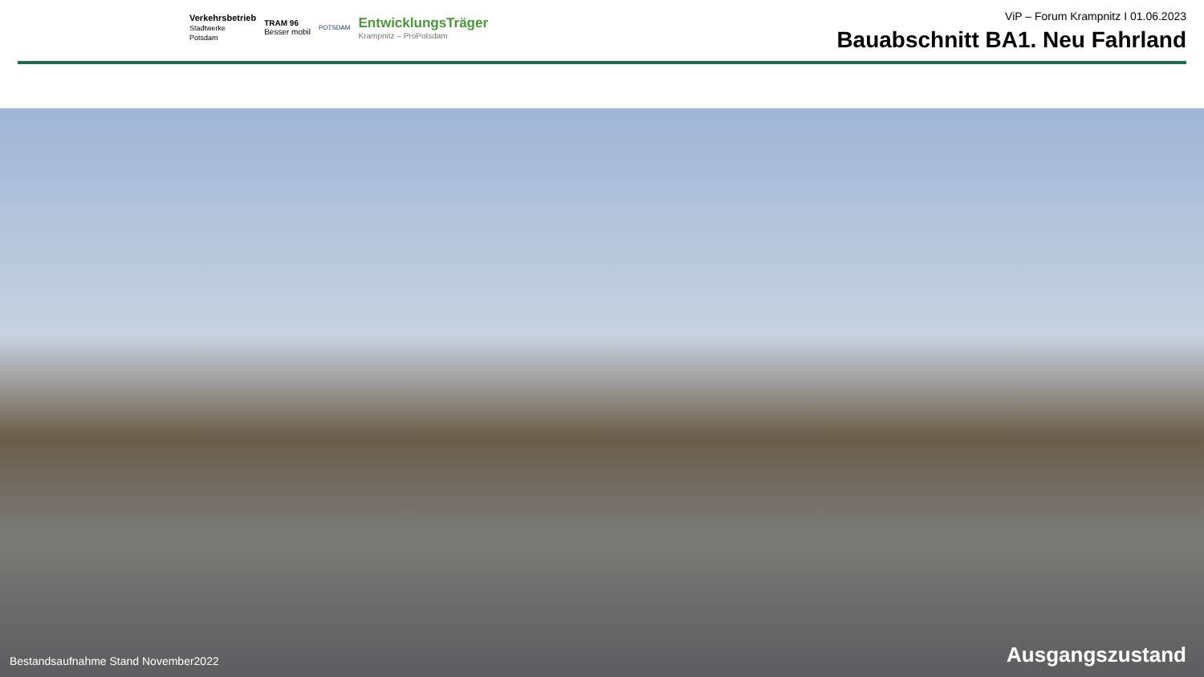Verkehrsbetrieb
Stadtwerke
Potsdam
TRAM 96
Besser mobil
POTSDAM
EntwicklungsTräger
Krampnitz – ProPotsdam
ViP – Forum Krampnitz I 01.06.2023
Bauabschnitt BA1. Neu Fahrland
Bestandsaufnahme Stand November2022 Ausgangszustand